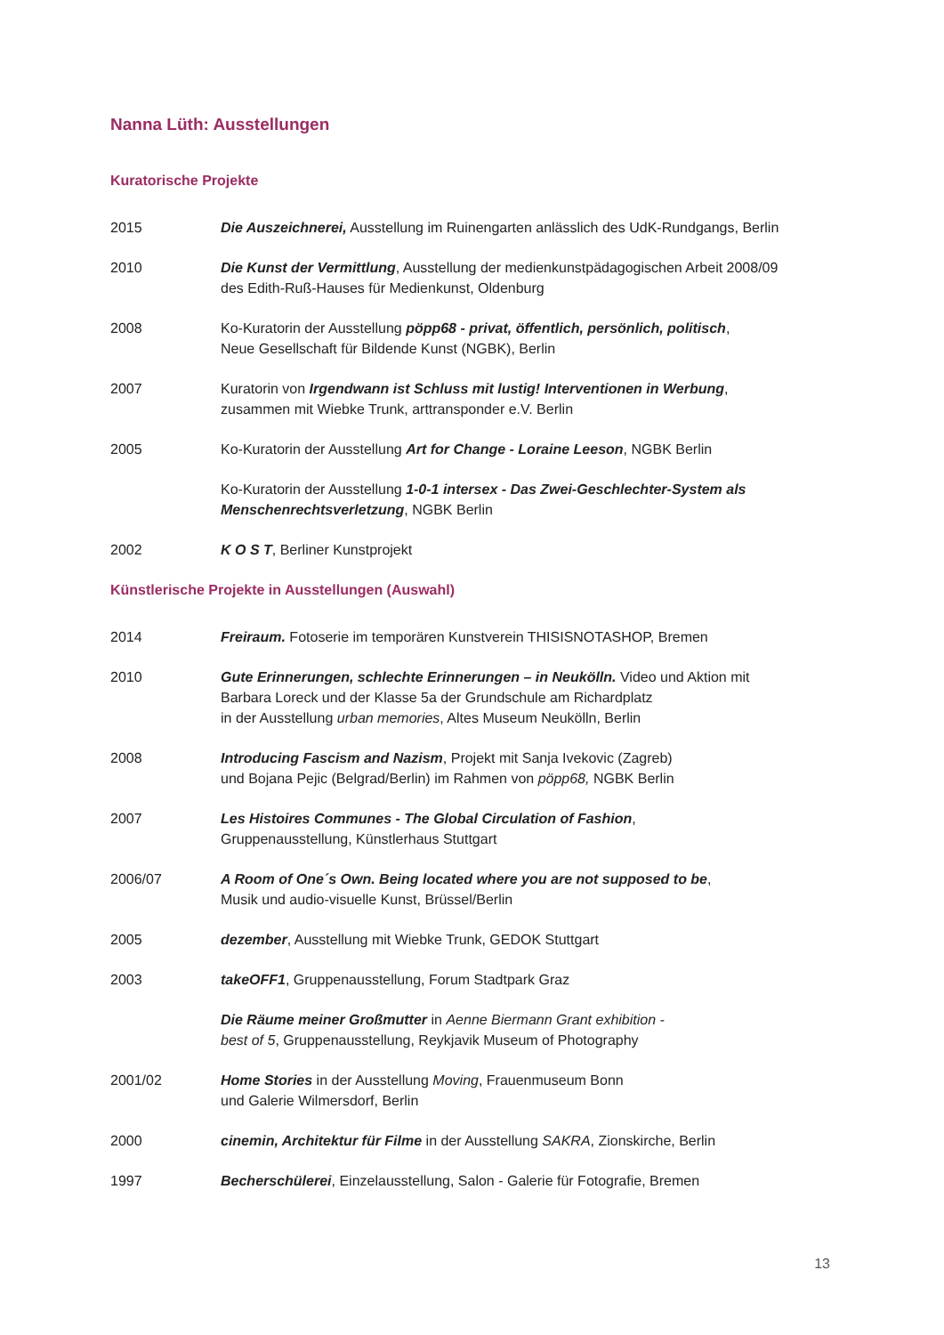Nanna Lüth: Ausstellungen
Kuratorische Projekte
2015 Die Auszeichnerei, Ausstellung im Ruinengarten anlässlich des UdK-Rundgangs, Berlin
2010 Die Kunst der Vermittlung, Ausstellung der medienkunstpädagogischen Arbeit 2008/09
des Edith-Ruß-Hauses für Medienkunst, Oldenburg
2008 Ko-Kuratorin der Ausstellung pöpp68 - privat, öffentlich, persönlich, politisch,
Neue Gesellschaft für Bildende Kunst (NGBK), Berlin
2007 Kuratorin von Irgendwann ist Schluss mit lustig! Interventionen in Werbung,
zusammen mit Wiebke Trunk, arttransponder e.V. Berlin
2005 Ko-Kuratorin der Ausstellung Art for Change - Loraine Leeson, NGBK Berlin
Ko-Kuratorin der Ausstellung 1-0-1 intersex - Das Zwei-Geschlechter-System als Menschenrechtsverletzung, NGBK Berlin
2002 K O S T, Berliner Kunstprojekt
Künstlerische Projekte in Ausstellungen (Auswahl)
2014 Freiraum. Fotoserie im temporären Kunstverein THISISNOTASHOP, Bremen
2010 Gute Erinnerungen, schlechte Erinnerungen – in Neukölln. Video und Aktion mit
Barbara Loreck und der Klasse 5a der Grundschule am Richardplatz
in der Ausstellung urban memories, Altes Museum Neukölln, Berlin
2008 Introducing Fascism and Nazism, Projekt mit Sanja Ivekovic (Zagreb)
und Bojana Pejic (Belgrad/Berlin) im Rahmen von pöpp68, NGBK Berlin
2007 Les Histoires Communes - The Global Circulation of Fashion,
Gruppenausstellung, Künstlerhaus Stuttgart
2006/07 A Room of One´s Own. Being located where you are not supposed to be,
Musik und audio-visuelle Kunst, Brüssel/Berlin
2005 dezember, Ausstellung mit Wiebke Trunk, GEDOK Stuttgart
2003 takeOFF1, Gruppenausstellung, Forum Stadtpark Graz
Die Räume meiner Großmutter in Aenne Biermann Grant exhibition -
best of 5, Gruppenausstellung, Reykjavik Museum of Photography
2001/02 Home Stories in der Ausstellung Moving, Frauenmuseum Bonn
und Galerie Wilmersdorf, Berlin
2000 cinemin, Architektur für Filme in der Ausstellung SAKRA, Zionskirche, Berlin
1997 Becherschülerei, Einzelausstellung, Salon - Galerie für Fotografie, Bremen
13